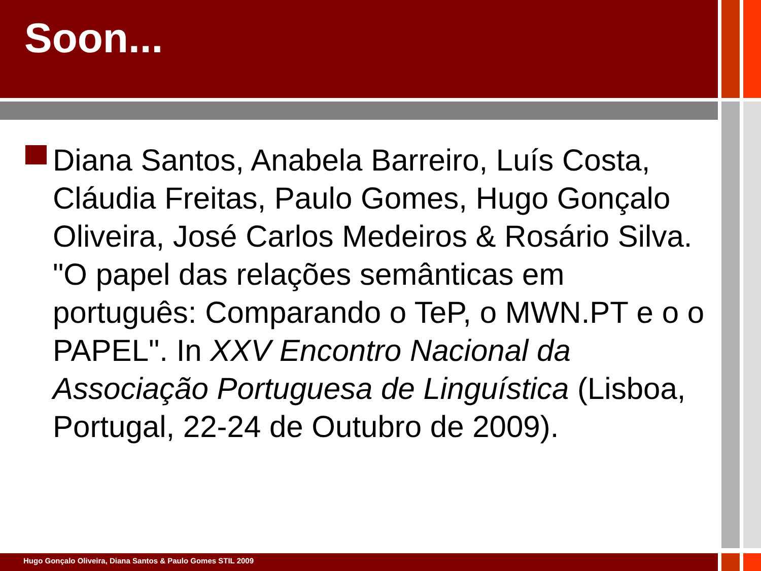Soon...
Diana Santos, Anabela Barreiro, Luís Costa, Cláudia Freitas, Paulo Gomes, Hugo Gonçalo Oliveira, José Carlos Medeiros & Rosário Silva. "O papel das relações semânticas em português: Comparando o TeP, o MWN.PT e o o PAPEL". In XXV Encontro Nacional da Associação Portuguesa de Linguística (Lisboa, Portugal, 22-24 de Outubro de 2009).
Hugo Gonçalo Oliveira, Diana Santos & Paulo Gomes STIL 2009